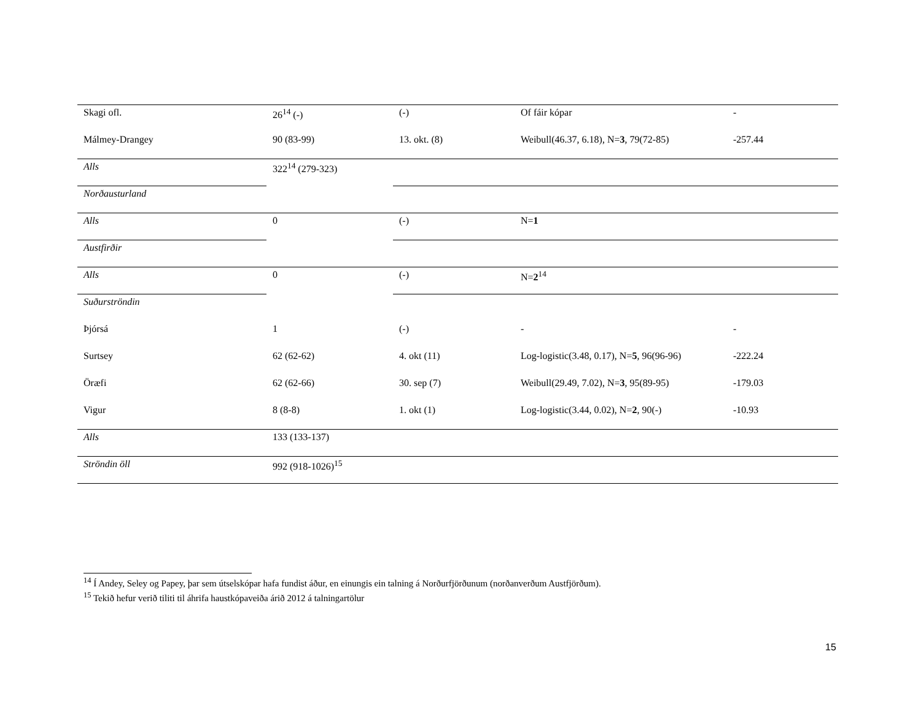| Skagi ofl. | 26<sup>14</sup> (-) | (-) | Of fáir kópar | - |
| Málmey-Drangey | 90 (83-99) | 13. okt. (8) | Weibull(46.37, 6.18), N= 3 , 79(72-85) | -257.44 |
| Alls | 322<sup>14</sup> (279-323) | | | |
| Norðausturland | | | | |
| Alls | 0 | (-) | N= 1 | |
| Austfirðir | | | | |
| Alls | 0 | (-) | N= 2<sup>14</sup> | |
| Suðurströndin | | | | |
| Þjórsá | 1 | (-) | - | - |
| Surtsey | 62 (62-62) | 4. okt (11) | Log-logistic(3.48, 0.17), N= 5 , 96(96-96) | -222.24 |
| Öræfi | 62 (62-66) | 30. sep (7) | Weibull(29.49, 7.02), N= 3 , 95(89-95) | -179.03 |
| Vigur | 8 (8-8) | 1. okt (1) | Log-logistic(3.44, 0.02), N= 2 , 90(-) | -10.93 |
| Alls | 133 (133-137) | | | |
| Ströndin öll | 992 (918-1026)<sup>15</sup> | | | |
<sup>14</sup> Í Andey, Seley og Papey, þar sem útselskópar hafa fundist áður, en einungis ein talning á Norðurfjörðunum (norðanverðum Austfjörðum).
<sup>15</sup> Tekið hefur verið tiliti til áhrifa haustkópaveiða árið 2012 á talningartölur
15